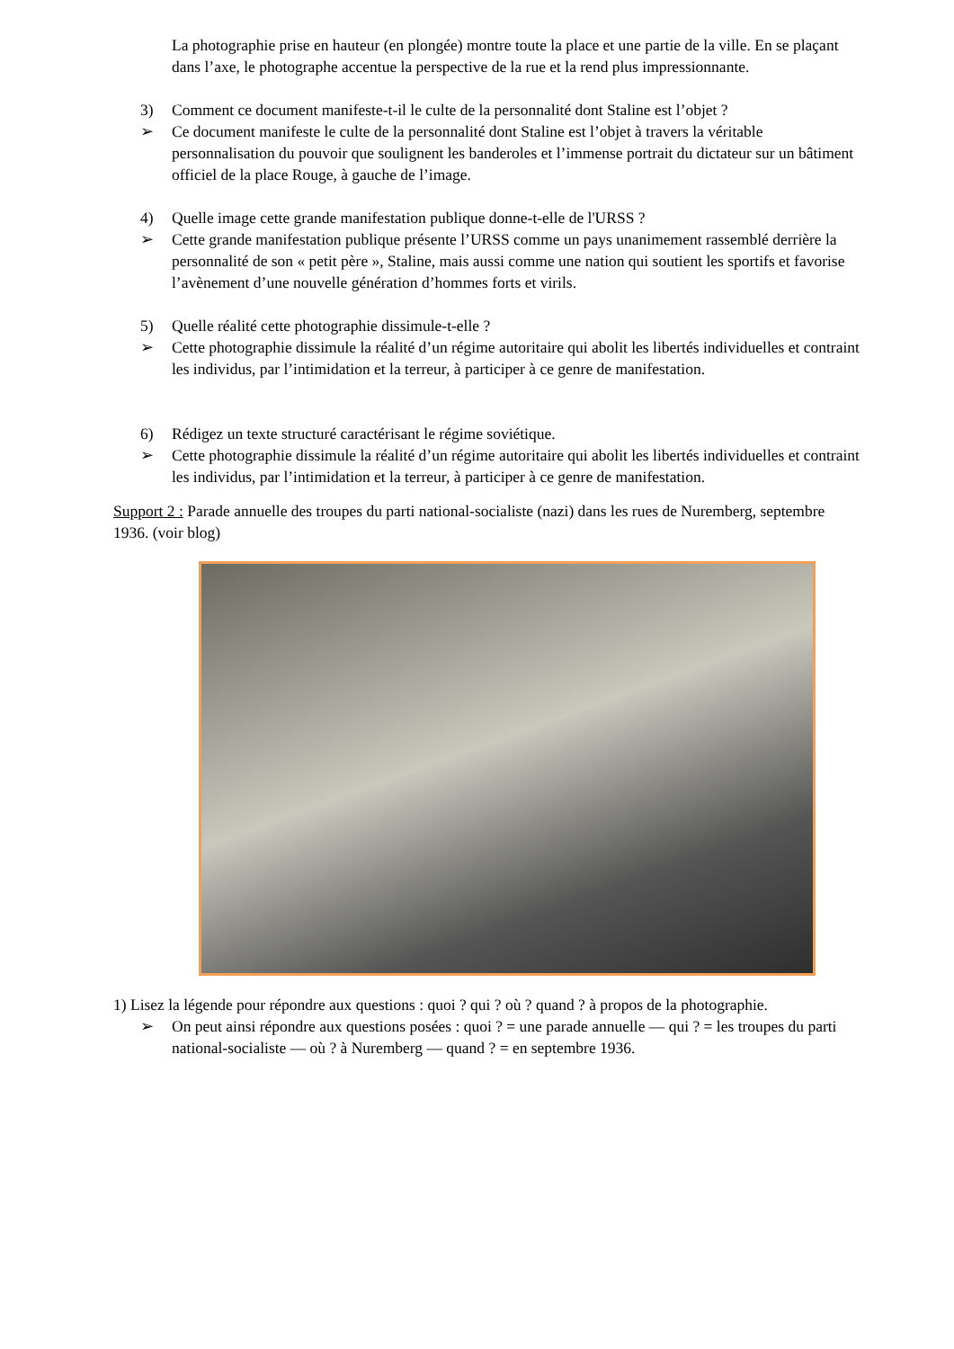La photographie prise en hauteur (en plongée) montre toute la place et une partie de la ville. En se plaçant dans l’axe, le photographe accentue la perspective de la rue et la rend plus impressionnante.
3) Comment ce document manifeste-t-il le culte de la personnalité dont Staline est l’objet ?
➢ Ce document manifeste le culte de la personnalité dont Staline est l’objet à travers la véritable personnalisation du pouvoir que soulignent les banderoles et l’immense portrait du dictateur sur un bâtiment officiel de la place Rouge, à gauche de l’image.
4) Quelle image cette grande manifestation publique donne-t-elle de l'URSS ?
➢ Cette grande manifestation publique présente l’URSS comme un pays unanimement rassemblé derrière la personnalité de son « petit père », Staline, mais aussi comme une nation qui soutient les sportifs et favorise l’avènement d’une nouvelle génération d’hommes forts et virils.
5) Quelle réalité cette photographie dissimule-t-elle ?
➢ Cette photographie dissimule la réalité d’un régime autoritaire qui abolit les libertés individuelles et contraint les individus, par l’intimidation et la terreur, à participer à ce genre de manifestation.
6) Rédigez un texte structuré caractérisant le régime soviétique.
➢ Cette photographie dissimule la réalité d’un régime autoritaire qui abolit les libertés individuelles et contraint les individus, par l’intimidation et la terreur, à participer à ce genre de manifestation.
Support 2 : Parade annuelle des troupes du parti national-socialiste (nazi) dans les rues de Nuremberg, septembre 1936. (voir blog)
1) Lisez la légende pour répondre aux questions : quoi ? qui ? où ? quand ? à propos de la photographie.
➢ On peut ainsi répondre aux questions posées : quoi ? = une parade annuelle — qui ? = les troupes du parti national-socialiste — où ? à Nuremberg — quand ? = en septembre 1936.